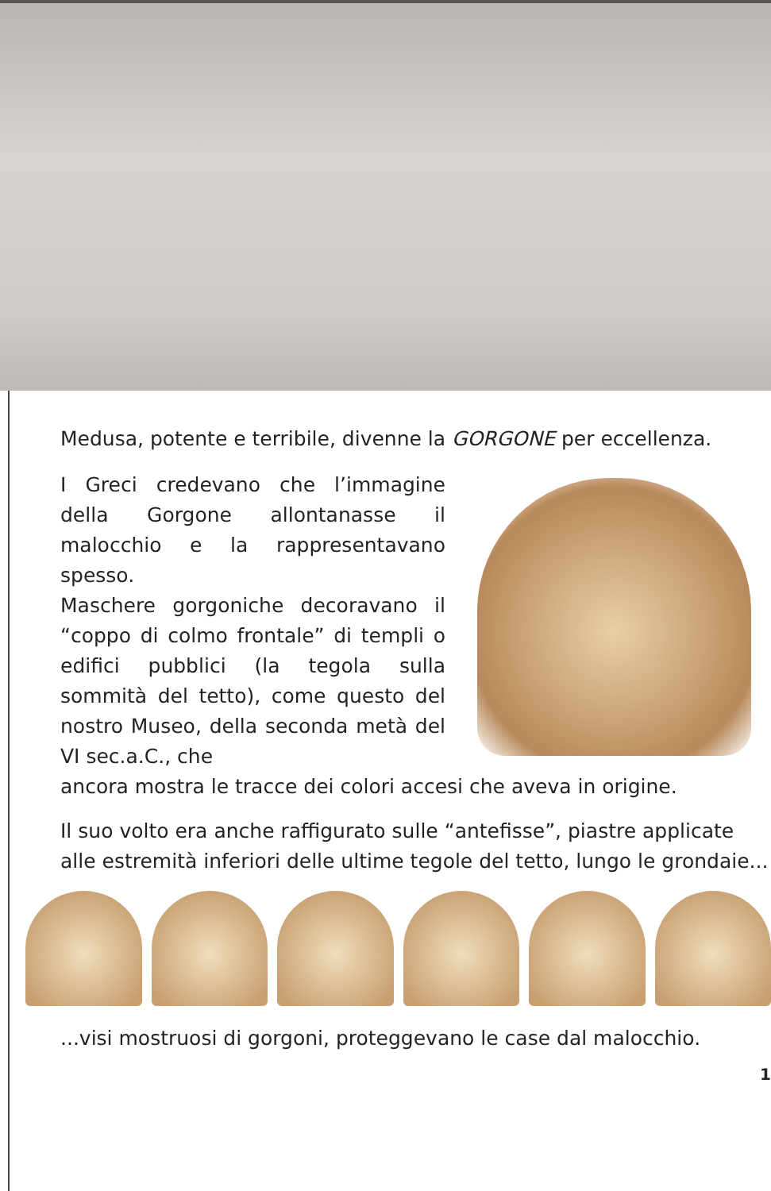Medusa, potente e terribile, divenne la GORGONE per eccellenza.
I Greci credevano che l’immagine della Gorgone allontanasse il malocchio e la rappresentavano spesso.
Maschere gorgoniche decoravano il “coppo di colmo frontale” di templi o edifici pubblici (la tegola sulla sommità del tetto), come questo del nostro Museo, della seconda metà del VI sec.a.C., che
ancora mostra le tracce dei colori accesi che aveva in origine.
Il suo volto era anche raffigurato sulle “antefisse”, piastre applicate alle estremità inferiori delle ultime tegole del tetto, lungo le grondaie...
...visi mostruosi di gorgoni, proteggevano le case dal malocchio.
1